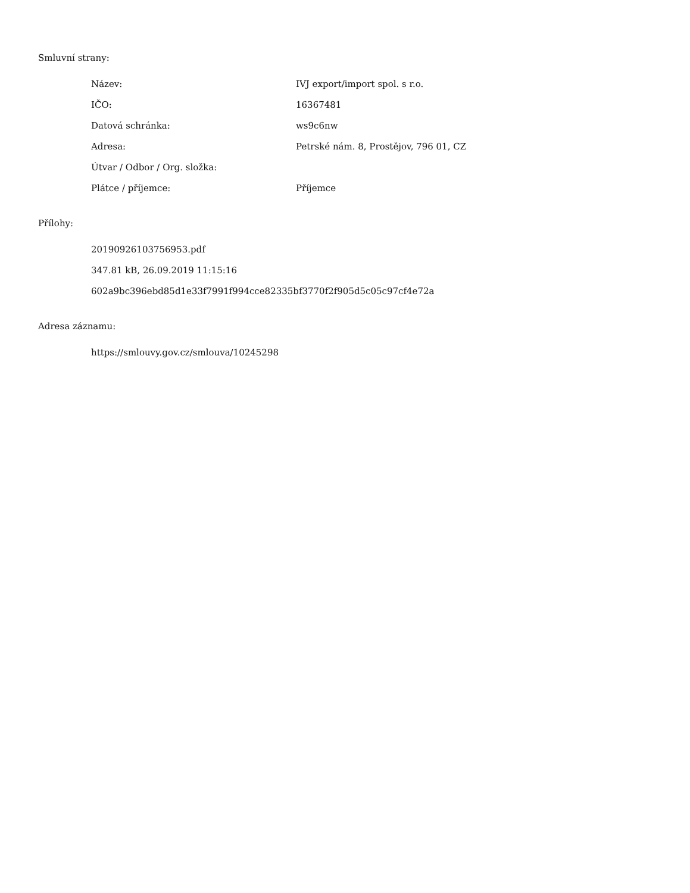Smluvní strany:
| Název: | IVJ export/import spol. s r.o. |
| IČO: | 16367481 |
| Datová schránka: | ws9c6nw |
| Adresa: | Petrské nám. 8, Prostějov, 796 01, CZ |
| Útvar / Odbor / Org. složka: | |
| Plátce / příjemce: | Příjemce |
Přílohy:
20190926103756953.pdf
347.81 kB, 26.09.2019 11:15:16
602a9bc396ebd85d1e33f7991f994cce82335bf3770f2f905d5c05c97cf4e72a
Adresa záznamu:
https://smlouvy.gov.cz/smlouva/10245298